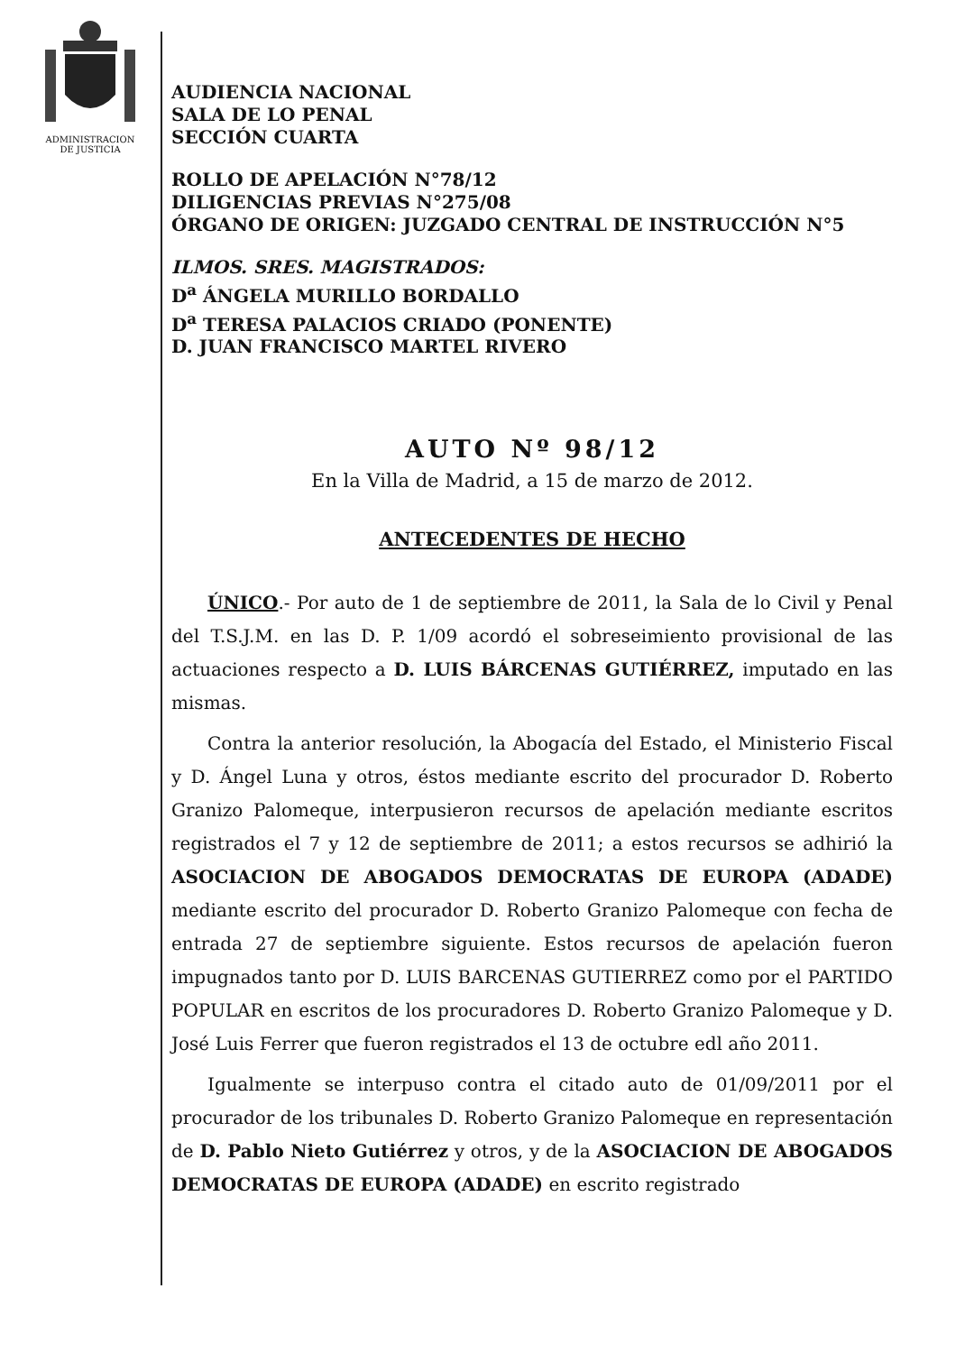ADMINISTRACION
DE JUSTICIA
AUDIENCIA NACIONAL
SALA DE LO PENAL
SECCIÓN CUARTA
ROLLO DE APELACIÓN N°78/12
DILIGENCIAS PREVIAS N°275/08
ÓRGANO DE ORIGEN: JUZGADO CENTRAL DE INSTRUCCIÓN N°5
ILMOS. SRES. MAGISTRADOS:
D<sup>a</sup> ÁNGELA MURILLO BORDALLO
D<sup>a</sup> TERESA PALACIOS CRIADO (PONENTE)
D. JUAN FRANCISCO MARTEL RIVERO
AUTO Nº 98/12
En la Villa de Madrid, a 15 de marzo de 2012.
ANTECEDENTES DE HECHO
ÚNICO.- Por auto de 1 de septiembre de 2011, la Sala de lo Civil y Penal del T.S.J.M. en las D. P. 1/09 acordó el sobreseimiento provisional de las actuaciones respecto a D. LUIS BÁRCENAS GUTIÉRREZ, imputado en las mismas.
Contra la anterior resolución, la Abogacía del Estado, el Ministerio Fiscal y D. Ángel Luna y otros, éstos mediante escrito del procurador D. Roberto Granizo Palomeque, interpusieron recursos de apelación mediante escritos registrados el 7 y 12 de septiembre de 2011; a estos recursos se adhirió la ASOCIACION DE ABOGADOS DEMOCRATAS DE EUROPA (ADADE) mediante escrito del procurador D. Roberto Granizo Palomeque con fecha de entrada 27 de septiembre siguiente. Estos recursos de apelación fueron impugnados tanto por D. LUIS BARCENAS GUTIERREZ como por el PARTIDO POPULAR en escritos de los procuradores D. Roberto Granizo Palomeque y D. José Luis Ferrer que fueron registrados el 13 de octubre edl año 2011.
Igualmente se interpuso contra el citado auto de 01/09/2011 por el procurador de los tribunales D. Roberto Granizo Palomeque en representación de D. Pablo Nieto Gutiérrez y otros, y de la ASOCIACION DE ABOGADOS DEMOCRATAS DE EUROPA (ADADE) en escrito registrado